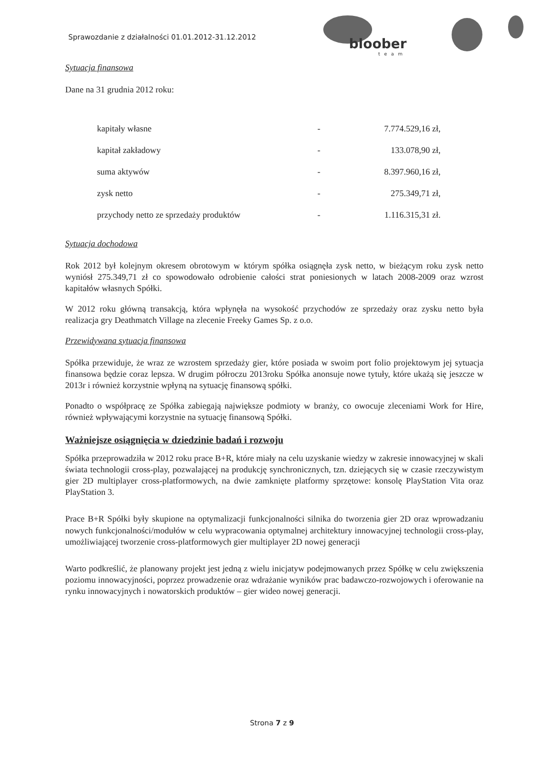Sprawozdanie z działalności 01.01.2012-31.12.2012
bloober
team
Sytuacja finansowa
Dane na 31 grudnia 2012 roku:
| kapitały własne | - | 7.774.529,16 zł, |
| kapitał zakładowy | - | 133.078,90 zł, |
| suma aktywów | - | 8.397.960,16 zł, |
| zysk netto | - | 275.349,71 zł, |
| przychody netto ze sprzedaży produktów | - | 1.116.315,31 zł. |
Sytuacja dochodowa
Rok 2012 był kolejnym okresem obrotowym w którym spółka osiągnęła zysk netto, w bieżącym roku zysk netto wyniósł 275.349,71 zł co spowodowało odrobienie całości strat poniesionych w latach 2008-2009 oraz wzrost kapitałów własnych Spółki.
W 2012 roku główną transakcją, która wpłynęła na wysokość przychodów ze sprzedaży oraz zysku netto była realizacja gry Deathmatch Village na zlecenie Freeky Games Sp. z o.o.
Przewidywana sytuacja finansowa
Spółka przewiduje, że wraz ze wzrostem sprzedaży gier, które posiada w swoim port folio projektowym jej sytuacja finansowa będzie coraz lepsza. W drugim półroczu 2013roku Spółka anonsuje nowe tytuły, które ukażą się jeszcze w 2013r i również korzystnie wpłyną na sytuację finansową spółki.
Ponadto o współpracę ze Spółka zabiegają największe podmioty w branży, co owocuje zleceniami Work for Hire, również wpływającymi korzystnie na sytuację finansową Spółki.
Ważniejsze osiągnięcia w dziedzinie badań i rozwoju
Spółka przeprowadziła w 2012 roku prace B+R, które miały na celu uzyskanie wiedzy w zakresie innowacyjnej w skali świata technologii cross-play, pozwalającej na produkcję synchronicznych, tzn. dziejących się w czasie rzeczywistym gier 2D multiplayer cross-platformowych, na dwie zamknięte platformy sprzętowe: konsolę PlayStation Vita oraz PlayStation 3.
Prace B+R Spółki były skupione na optymalizacji funkcjonalności silnika do tworzenia gier 2D oraz wprowadzaniu nowych funkcjonalności/modułów w celu wypracowania optymalnej architektury innowacyjnej technologii cross-play, umożliwiającej tworzenie cross-platformowych gier multiplayer 2D nowej generacji
Warto podkreślić, że planowany projekt jest jedną z wielu inicjatyw podejmowanych przez Spółkę w celu zwiększenia poziomu innowacyjności, poprzez prowadzenie oraz wdrażanie wyników prac badawczo-rozwojowych i oferowanie na rynku innowacyjnych i nowatorskich produktów – gier wideo nowej generacji.
Strona 7 z 9